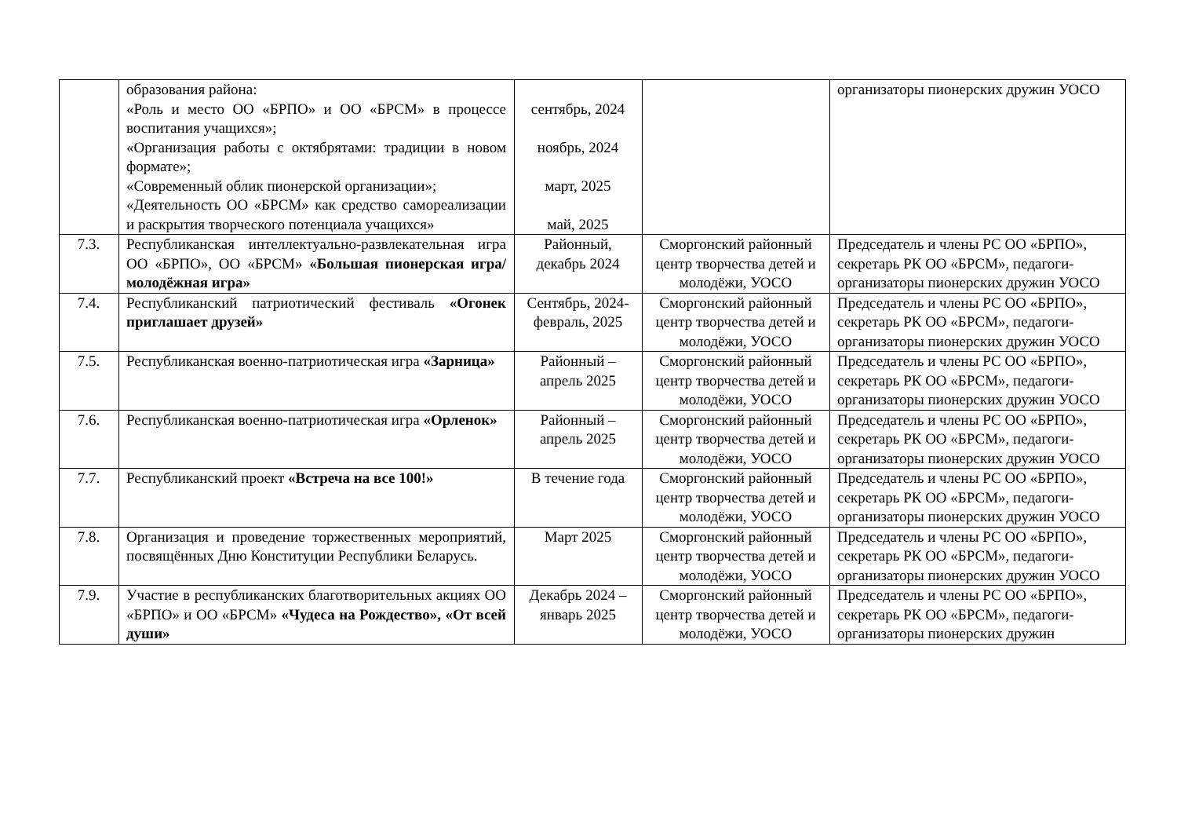| | образования района: «Роль и место ОО «БРПО» и ОО «БРСМ» в процессе воспитания учащихся»; «Организация работы с октябрятами: традиции в новом формате»; «Современный облик пионерской организации»; «Деятельность ОО «БРСМ» как средство самореализации и раскрытия творческого потенциала учащихся» | сентябрь, 2024 ноябрь, 2024 март, 2025 май, 2025 | | организаторы пионерских дружин УОСО |
| 7.3. | Республиканская интеллектуально-развлекательная игра ОО «БРПО», ОО «БРСМ» «Большая пионерская игра/молодёжная игра» | Районный, декабрь 2024 | Сморгонский районный центр творчества детей и молодёжи, УОСО | Председатель и члены РС ОО «БРПО», секретарь РК ОО «БРСМ», педагоги-организаторы пионерских дружин УОСО |
| 7.4. | Республиканский патриотический фестиваль «Огонек приглашает друзей» | Сентябрь, 2024-февраль, 2025 | Сморгонский районный центр творчества детей и молодёжи, УОСО | Председатель и члены РС ОО «БРПО», секретарь РК ОО «БРСМ», педагоги-организаторы пионерских дружин УОСО |
| 7.5. | Республиканская военно-патриотическая игра «Зарница» | Районный – апрель 2025 | Сморгонский районный центр творчества детей и молодёжи, УОСО | Председатель и члены РС ОО «БРПО», секретарь РК ОО «БРСМ», педагоги-организаторы пионерских дружин УОСО |
| 7.6. | Республиканская военно-патриотическая игра «Орленок» | Районный – апрель 2025 | Сморгонский районный центр творчества детей и молодёжи, УОСО | Председатель и члены РС ОО «БРПО», секретарь РК ОО «БРСМ», педагоги-организаторы пионерских дружин УОСО |
| 7.7. | Республиканский проект «Встреча на все 100!» | В течение года | Сморгонский районный центр творчества детей и молодёжи, УОСО | Председатель и члены РС ОО «БРПО», секретарь РК ОО «БРСМ», педагоги-организаторы пионерских дружин УОСО |
| 7.8. | Организация и проведение торжественных мероприятий, посвящённых Дню Конституции Республики Беларусь. | Март 2025 | Сморгонский районный центр творчества детей и молодёжи, УОСО | Председатель и члены РС ОО «БРПО», секретарь РК ОО «БРСМ», педагоги-организаторы пионерских дружин УОСО |
| 7.9. | Участие в республиканских благотворительных акциях ОО «БРПО» и ОО «БРСМ» «Чудеса на Рождество», «От всей души» | Декабрь 2024 – январь 2025 | Сморгонский районный центр творчества детей и молодёжи, УОСО | Председатель и члены РС ОО «БРПО», секретарь РК ОО «БРСМ», педагоги-организаторы пионерских дружин |